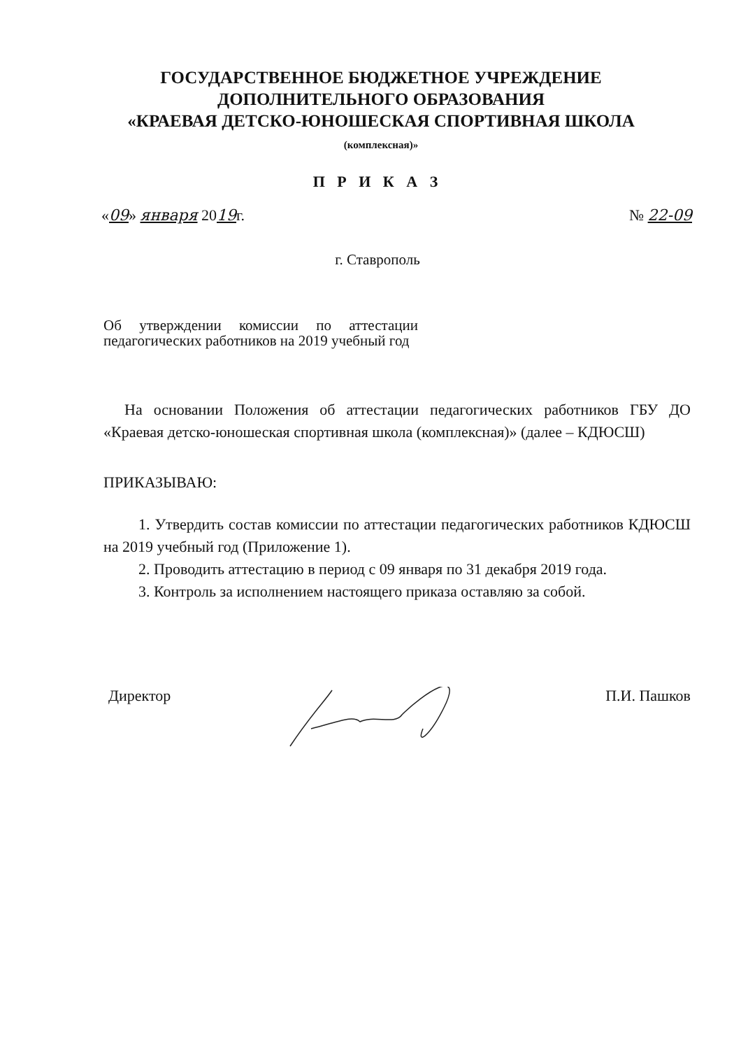ГОСУДАРСТВЕННОЕ БЮДЖЕТНОЕ УЧРЕЖДЕНИЕ
ДОПОЛНИТЕЛЬНОГО ОБРАЗОВАНИЯ
«КРАЕВАЯ ДЕТСКО-ЮНОШЕСКАЯ СПОРТИВНАЯ ШКОЛА
(комплексная)»
П Р И К А З
«09» января 2019г. № 22-09
г. Ставрополь
Об утверждении комиссии по аттестации педагогических работников на 2019 учебный год
На основании Положения об аттестации педагогических работников ГБУ ДО «Краевая детско-юношеская спортивная школа (комплексная)» (далее – КДЮСШ)
ПРИКАЗЫВАЮ:
1. Утвердить состав комиссии по аттестации педагогических работников КДЮСШ на 2019 учебный год (Приложение 1).
2. Проводить аттестацию в период с 09 января по 31 декабря 2019 года.
3. Контроль за исполнением настоящего приказа оставляю за собой.
Директор П.И. Пашков